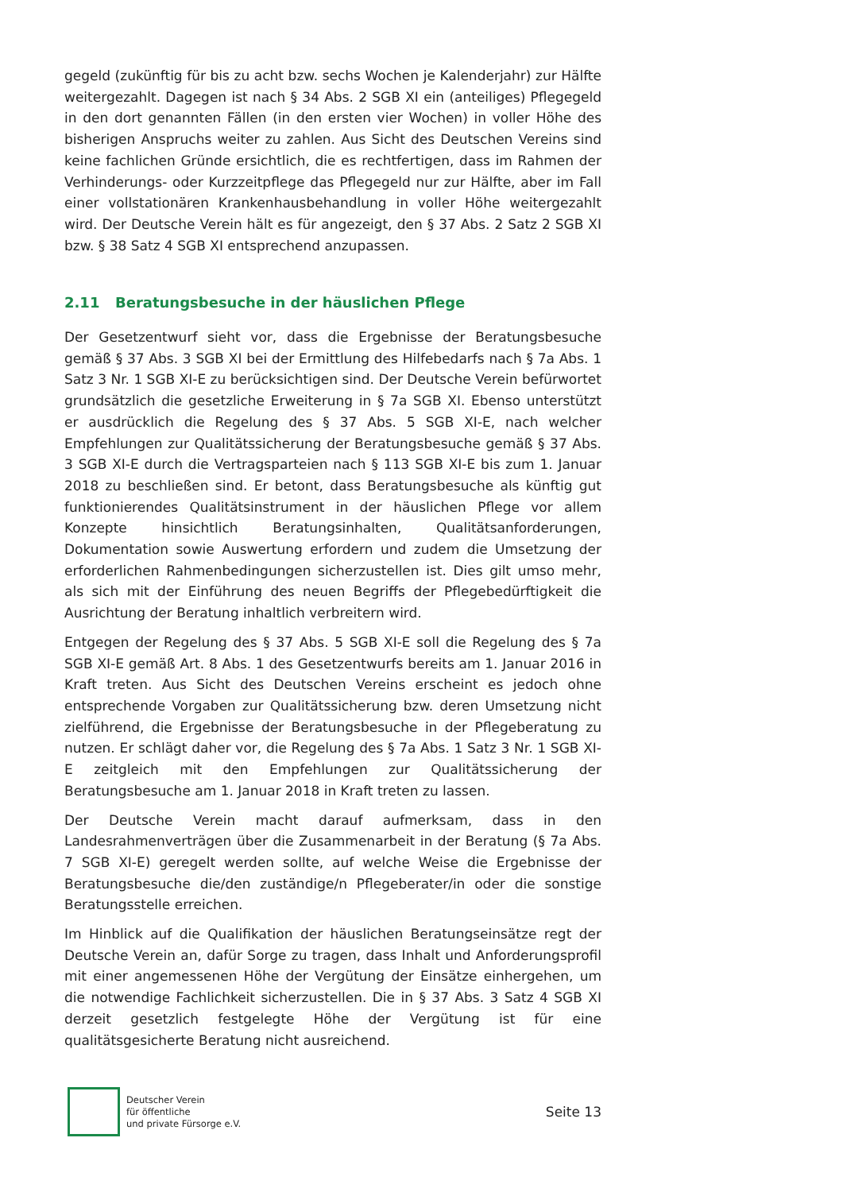gegeld (zukünftig für bis zu acht bzw. sechs Wochen je Kalenderjahr) zur Hälfte weitergezahlt. Dagegen ist nach § 34 Abs. 2 SGB XI ein (anteiliges) Pflegegeld in den dort genannten Fällen (in den ersten vier Wochen) in voller Höhe des bisherigen Anspruchs weiter zu zahlen. Aus Sicht des Deutschen Vereins sind keine fachlichen Gründe ersichtlich, die es rechtfertigen, dass im Rahmen der Verhinderungs- oder Kurzzeitpflege das Pflegegeld nur zur Hälfte, aber im Fall einer vollstationären Krankenhausbehandlung in voller Höhe weitergezahlt wird. Der Deutsche Verein hält es für angezeigt, den § 37 Abs. 2 Satz 2 SGB XI bzw. § 38 Satz 4 SGB XI entsprechend anzupassen.
2.11 Beratungsbesuche in der häuslichen Pflege
Der Gesetzentwurf sieht vor, dass die Ergebnisse der Beratungsbesuche gemäß § 37 Abs. 3 SGB XI bei der Ermittlung des Hilfebedarfs nach § 7a Abs. 1 Satz 3 Nr. 1 SGB XI-E zu berücksichtigen sind. Der Deutsche Verein befürwortet grundsätzlich die gesetzliche Erweiterung in § 7a SGB XI. Ebenso unterstützt er ausdrücklich die Regelung des § 37 Abs. 5 SGB XI-E, nach welcher Empfehlungen zur Qualitätssicherung der Beratungsbesuche gemäß § 37 Abs. 3 SGB XI-E durch die Vertragsparteien nach § 113 SGB XI-E bis zum 1. Januar 2018 zu beschließen sind. Er betont, dass Beratungsbesuche als künftig gut funktionierendes Qualitätsinstrument in der häuslichen Pflege vor allem Konzepte hinsichtlich Beratungsinhalten, Qualitätsanforderungen, Dokumentation sowie Auswertung erfordern und zudem die Umsetzung der erforderlichen Rahmenbedingungen sicherzustellen ist. Dies gilt umso mehr, als sich mit der Einführung des neuen Begriffs der Pflegebedürftigkeit die Ausrichtung der Beratung inhaltlich verbreitern wird.
Entgegen der Regelung des § 37 Abs. 5 SGB XI-E soll die Regelung des § 7a SGB XI-E gemäß Art. 8 Abs. 1 des Gesetzentwurfs bereits am 1. Januar 2016 in Kraft treten. Aus Sicht des Deutschen Vereins erscheint es jedoch ohne entsprechende Vorgaben zur Qualitätssicherung bzw. deren Umsetzung nicht zielführend, die Ergebnisse der Beratungsbesuche in der Pflegeberatung zu nutzen. Er schlägt daher vor, die Regelung des § 7a Abs. 1 Satz 3 Nr. 1 SGB XI-E zeitgleich mit den Empfehlungen zur Qualitätssicherung der Beratungsbesuche am 1. Januar 2018 in Kraft treten zu lassen.
Der Deutsche Verein macht darauf aufmerksam, dass in den Landesrahmenverträgen über die Zusammenarbeit in der Beratung (§ 7a Abs. 7 SGB XI-E) geregelt werden sollte, auf welche Weise die Ergebnisse der Beratungsbesuche die/den zuständige/n Pflegeberater/in oder die sonstige Beratungsstelle erreichen.
Im Hinblick auf die Qualifikation der häuslichen Beratungseinsätze regt der Deutsche Verein an, dafür Sorge zu tragen, dass Inhalt und Anforderungsprofil mit einer angemessenen Höhe der Vergütung der Einsätze einhergehen, um die notwendige Fachlichkeit sicherzustellen. Die in § 37 Abs. 3 Satz 4 SGB XI derzeit gesetzlich festgelegte Höhe der Vergütung ist für eine qualitätsgesicherte Beratung nicht ausreichend.
Deutscher Verein
für öffentliche
und private Fürsorge e.V.
Seite 13